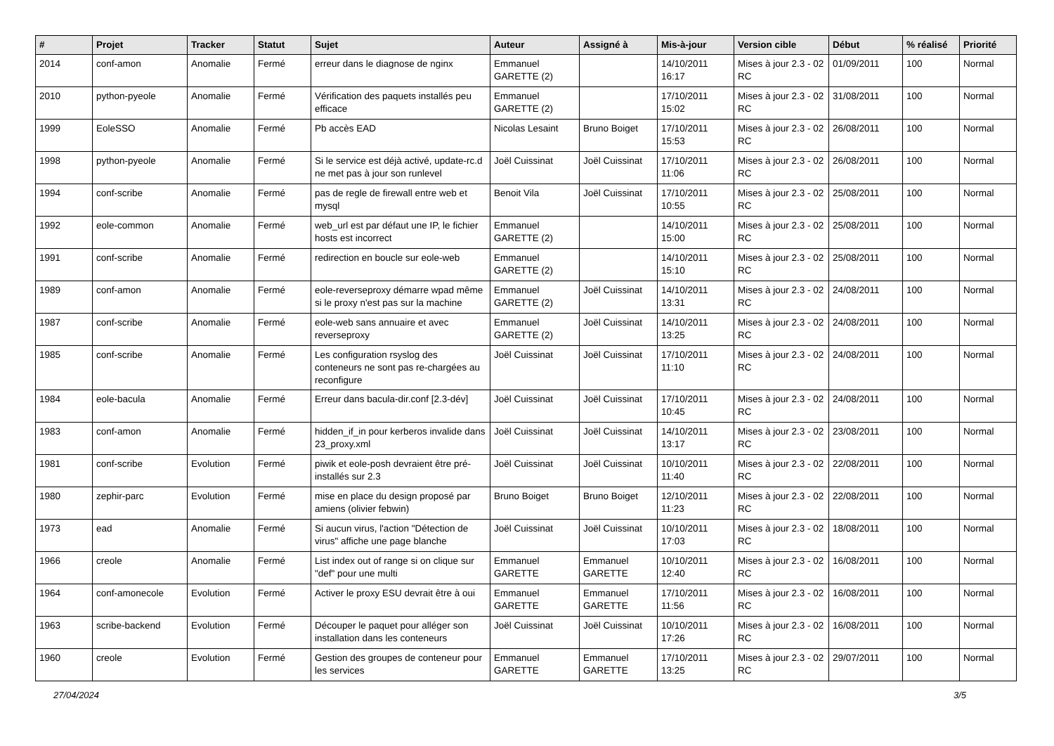| # | Projet | Tracker | Statut | Sujet | Auteur | Assigné à | Mis-à-jour | Version cible | Début | % réalisé | Priorité |
| --- | --- | --- | --- | --- | --- | --- | --- | --- | --- | --- | --- |
| 2014 | conf-amon | Anomalie | Fermé | erreur dans le diagnose de nginx | Emmanuel GARETTE (2) | | 14/10/2011 16:17 | Mises à jour 2.3 - 02 RC | 01/09/2011 | 100 | Normal |
| 2010 | python-pyeole | Anomalie | Fermé | Vérification des paquets installés peu efficace | Emmanuel GARETTE (2) | | 17/10/2011 15:02 | Mises à jour 2.3 - 02 RC | 31/08/2011 | 100 | Normal |
| 1999 | EoleSSO | Anomalie | Fermé | Pb accès EAD | Nicolas Lesaint | Bruno Boiget | 17/10/2011 15:53 | Mises à jour 2.3 - 02 RC | 26/08/2011 | 100 | Normal |
| 1998 | python-pyeole | Anomalie | Fermé | Si le service est déjà activé, update-rc.d ne met pas à jour son runlevel | Joël Cuissinat | Joël Cuissinat | 17/10/2011 11:06 | Mises à jour 2.3 - 02 RC | 26/08/2011 | 100 | Normal |
| 1994 | conf-scribe | Anomalie | Fermé | pas de regle de firewall entre web et mysql | Benoit Vila | Joël Cuissinat | 17/10/2011 10:55 | Mises à jour 2.3 - 02 RC | 25/08/2011 | 100 | Normal |
| 1992 | eole-common | Anomalie | Fermé | web_url est par défaut une IP, le fichier hosts est incorrect | Emmanuel GARETTE (2) | | 14/10/2011 15:00 | Mises à jour 2.3 - 02 RC | 25/08/2011 | 100 | Normal |
| 1991 | conf-scribe | Anomalie | Fermé | redirection en boucle sur eole-web | Emmanuel GARETTE (2) | | 14/10/2011 15:10 | Mises à jour 2.3 - 02 RC | 25/08/2011 | 100 | Normal |
| 1989 | conf-amon | Anomalie | Fermé | eole-reverseproxy démarre wpad même si le proxy n'est pas sur la machine | Emmanuel GARETTE (2) | Joël Cuissinat | 14/10/2011 13:31 | Mises à jour 2.3 - 02 RC | 24/08/2011 | 100 | Normal |
| 1987 | conf-scribe | Anomalie | Fermé | eole-web sans annuaire et avec reverseproxy | Emmanuel GARETTE (2) | Joël Cuissinat | 14/10/2011 13:25 | Mises à jour 2.3 - 02 RC | 24/08/2011 | 100 | Normal |
| 1985 | conf-scribe | Anomalie | Fermé | Les configuration rsyslog des conteneurs ne sont pas re-chargées au reconfigure | Joël Cuissinat | Joël Cuissinat | 17/10/2011 11:10 | Mises à jour 2.3 - 02 RC | 24/08/2011 | 100 | Normal |
| 1984 | eole-bacula | Anomalie | Fermé | Erreur dans bacula-dir.conf [2.3-dév] | Joël Cuissinat | Joël Cuissinat | 17/10/2011 10:45 | Mises à jour 2.3 - 02 RC | 24/08/2011 | 100 | Normal |
| 1983 | conf-amon | Anomalie | Fermé | hidden_if_in pour kerberos invalide dans 23_proxy.xml | Joël Cuissinat | Joël Cuissinat | 14/10/2011 13:17 | Mises à jour 2.3 - 02 RC | 23/08/2011 | 100 | Normal |
| 1981 | conf-scribe | Evolution | Fermé | piwik et eole-posh devraient être pré-installés sur 2.3 | Joël Cuissinat | Joël Cuissinat | 10/10/2011 11:40 | Mises à jour 2.3 - 02 RC | 22/08/2011 | 100 | Normal |
| 1980 | zephir-parc | Evolution | Fermé | mise en place du design proposé par amiens (olivier febwin) | Bruno Boiget | Bruno Boiget | 12/10/2011 11:23 | Mises à jour 2.3 - 02 RC | 22/08/2011 | 100 | Normal |
| 1973 | ead | Anomalie | Fermé | Si aucun virus, l'action "Détection de virus" affiche une page blanche | Joël Cuissinat | Joël Cuissinat | 10/10/2011 17:03 | Mises à jour 2.3 - 02 RC | 18/08/2011 | 100 | Normal |
| 1966 | creole | Anomalie | Fermé | List index out of range si on clique sur "def" pour une multi | Emmanuel GARETTE | Emmanuel GARETTE | 10/10/2011 12:40 | Mises à jour 2.3 - 02 RC | 16/08/2011 | 100 | Normal |
| 1964 | conf-amonecole | Evolution | Fermé | Activer le proxy ESU devrait être à oui | Emmanuel GARETTE | Emmanuel GARETTE | 17/10/2011 11:56 | Mises à jour 2.3 - 02 RC | 16/08/2011 | 100 | Normal |
| 1963 | scribe-backend | Evolution | Fermé | Découper le paquet pour alléger son installation dans les conteneurs | Joël Cuissinat | Joël Cuissinat | 10/10/2011 17:26 | Mises à jour 2.3 - 02 RC | 16/08/2011 | 100 | Normal |
| 1960 | creole | Evolution | Fermé | Gestion des groupes de conteneur pour les services | Emmanuel GARETTE | Emmanuel GARETTE | 17/10/2011 13:25 | Mises à jour 2.3 - 02 RC | 29/07/2011 | 100 | Normal |
27/04/2024 3/5